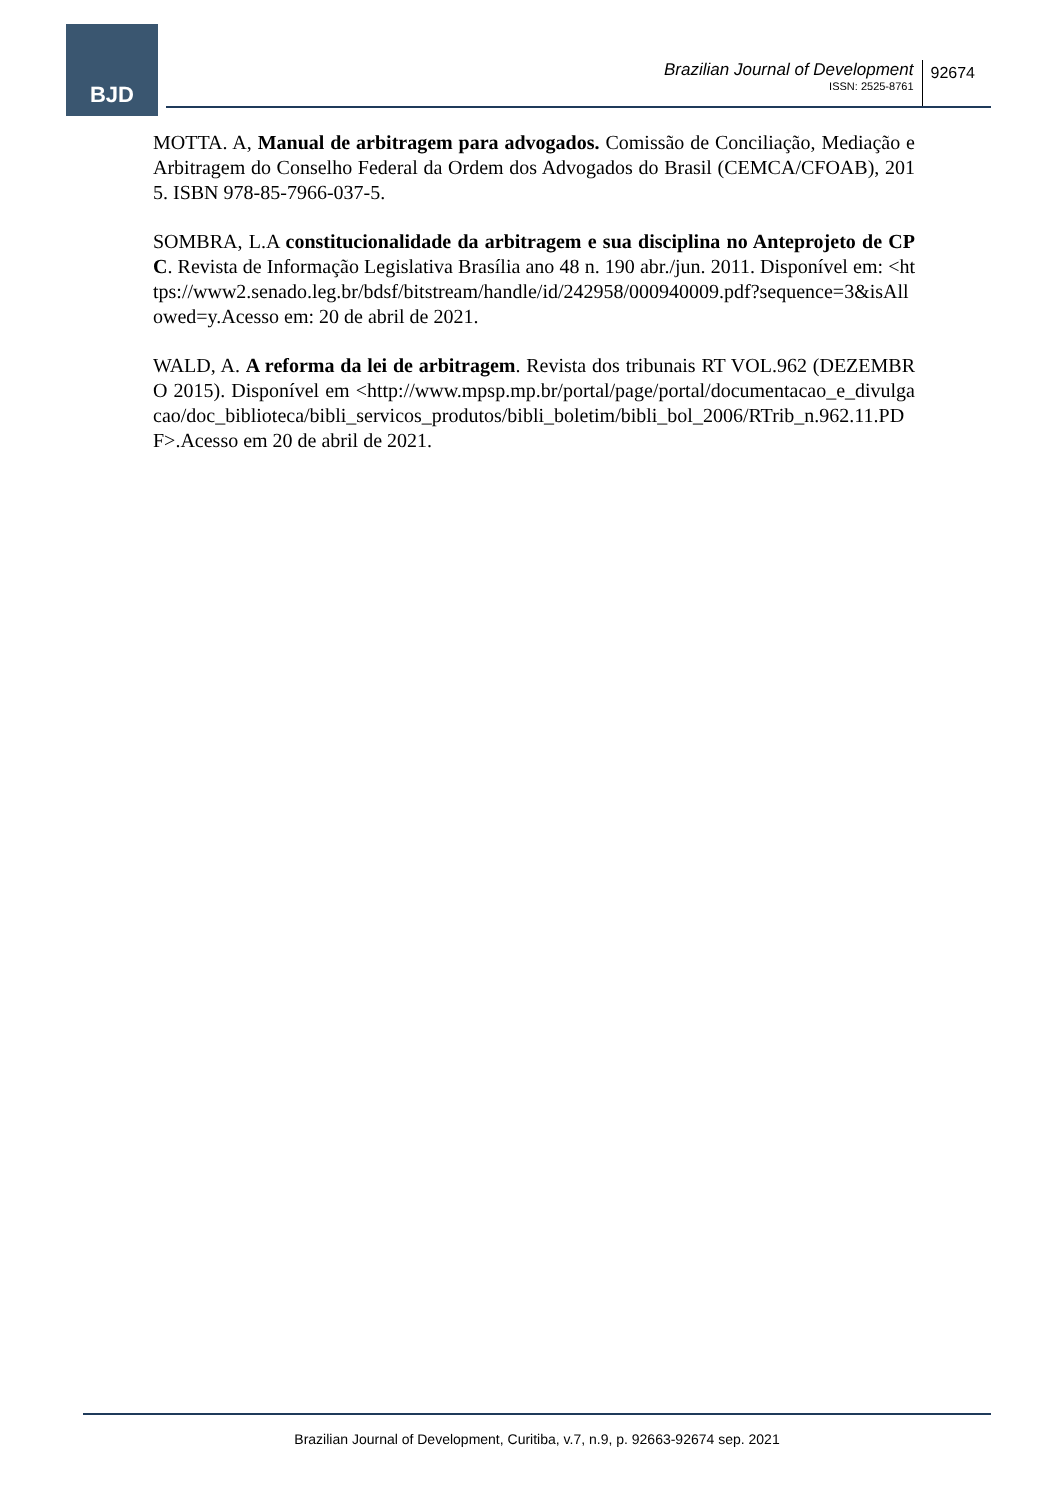BJD
Brazilian Journal of Development
ISSN: 2525-8761
92674
MOTTA. A, Manual de arbitragem para advogados. Comissão de Conciliação, Mediação e Arbitragem do Conselho Federal da Ordem dos Advogados do Brasil (CEMCA/CFOAB), 2015. ISBN 978-85-7966-037-5.
SOMBRA, L.A constitucionalidade da arbitragem e sua disciplina no Anteprojeto de CPC. Revista de Informação Legislativa Brasília ano 48 n. 190 abr./jun. 2011. Disponível em: <https://www2.senado.leg.br/bdsf/bitstream/handle/id/242958/000940009.pdf?sequence=3&isAllowed=y.Acesso em: 20 de abril de 2021.
WALD, A. A reforma da lei de arbitragem. Revista dos tribunais RT VOL.962 (DEZEMBRO 2015). Disponível em <http://www.mpsp.mp.br/portal/page/portal/documentacao_e_divulgacao/doc_biblioteca/bibli_servicos_produtos/bibli_boletim/bibli_bol_2006/RTrib_n.962.11.PDF>.Acesso em 20 de abril de 2021.
Brazilian Journal of Development, Curitiba, v.7, n.9, p. 92663-92674 sep. 2021